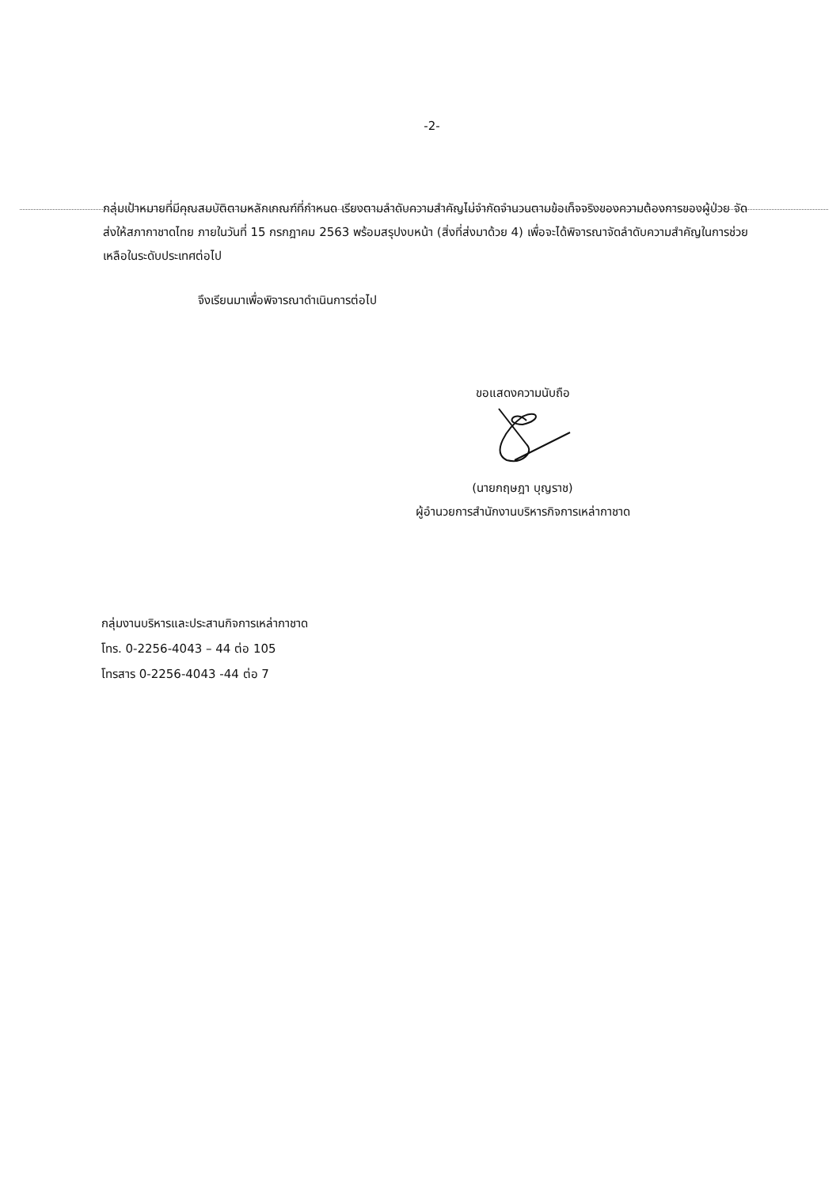-2-
กลุ่มเป้าหมายที่มีคุณสมบัติตามหลักเกณฑ์ที่กำหนด เรียงตามลำดับความสำคัญไม่จำกัดจำนวนตามข้อเท็จจริงของความต้องการของผู้ป่วย จัดส่งให้สภากาชาดไทย ภายในวันที่ 15 กรกฎาคม 2563 พร้อมสรุปงบหน้า (สิ่งที่ส่งมาด้วย 4) เพื่อจะได้พิจารณาจัดลำดับความสำคัญในการช่วยเหลือในระดับประเทศต่อไป
จึงเรียนมาเพื่อพิจารณาดำเนินการต่อไป
ขอแสดงความนับถือ
(นายกฤษฎา บุญราช)
ผู้อำนวยการสำนักงานบริหารกิจการเหล่ากาชาด
กลุ่มงานบริหารและประสานกิจการเหล่ากาชาด
โทร. 0-2256-4043 – 44 ต่อ 105
โทรสาร 0-2256-4043 -44 ต่อ 7